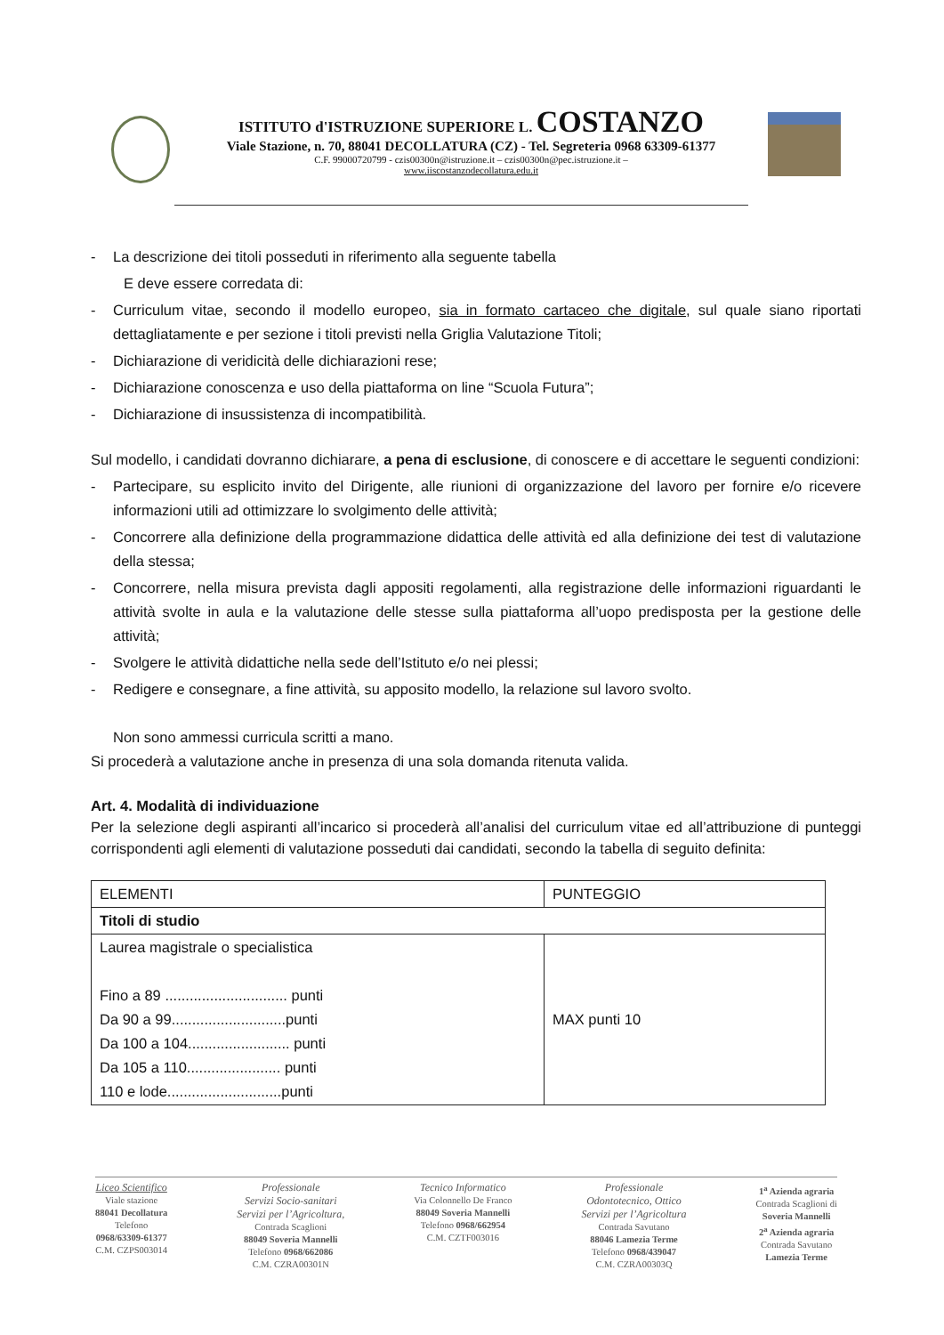ISTITUTO d'ISTRUZIONE SUPERIORE L. COSTANZO
Viale Stazione, n. 70, 88041 DECOLLATURA (CZ) - Tel. Segreteria 0968 63309-61377
C.F. 99000720799 - czis00300n@istruzione.it – czis00300n@pec.istruzione.it –
www.iiscostanzodecollatura.edu.it
- La descrizione dei titoli posseduti in riferimento alla seguente tabella
E deve essere corredata di:
- Curriculum vitae, secondo il modello europeo, sia in formato cartaceo che digitale, sul quale siano riportati dettagliatamente e per sezione i titoli previsti nella Griglia Valutazione Titoli;
- Dichiarazione di veridicità delle dichiarazioni rese;
- Dichiarazione conoscenza e uso della piattaforma on line “Scuola Futura”;
- Dichiarazione di insussistenza di incompatibilità.
Sul modello, i candidati dovranno dichiarare, a pena di esclusione, di conoscere e di accettare le seguenti condizioni:
- Partecipare, su esplicito invito del Dirigente, alle riunioni di organizzazione del lavoro per fornire e/o ricevere informazioni utili ad ottimizzare lo svolgimento delle attività;
- Concorrere alla definizione della programmazione didattica delle attività ed alla definizione dei test di valutazione della stessa;
- Concorrere, nella misura prevista dagli appositi regolamenti, alla registrazione delle informazioni riguardanti le attività svolte in aula e la valutazione delle stesse sulla piattaforma all’uopo predisposta per la gestione delle attività;
- Svolgere le attività didattiche nella sede dell’Istituto e/o nei plessi;
- Redigere e consegnare, a fine attività, su apposito modello, la relazione sul lavoro svolto.
Non sono ammessi curricula scritti a mano.
Si procederà a valutazione anche in presenza di una sola domanda ritenuta valida.
Art. 4. Modalità di individuazione
Per la selezione degli aspiranti all’incarico si procederà all’analisi del curriculum vitae ed all’attribuzione di punteggi corrispondenti agli elementi di valutazione posseduti dai candidati, secondo la tabella di seguito definita:
| ELEMENTI | PUNTEGGIO |
| Titoli di studio | |
| Laurea magistrale o specialistica Fino a 89 .............................. punti Da 90 a 99............................punti Da 100 a 104......................... punti Da 105 a 110....................... punti 110 e lode............................punti | MAX punti 10 |
Liceo Scientifico
Viale stazione
88041 Decollatura
Telefono
0968/63309-61377
C.M. CZPS003014
Professionale
Servizi Socio-sanitari
Servizi per l’Agricoltura,
Contrada Scaglioni
88049 Soveria Mannelli
Telefono 0968/662086
C.M. CZRA00301N
Tecnico Informatico
Via Colonnello De Franco
88049 Soveria Mannelli
Telefono 0968/662954
C.M. CZTF003016
Professionale
Odontotecnico, Ottico
Servizi per l’Agricoltura
Contrada Savutano
88046 Lamezia Terme
Telefono 0968/439047
C.M. CZRA00303Q
1<sup>a</sup> Azienda agraria
Contrada Scaglioni di
Soveria Mannelli
2<sup>a</sup> Azienda agraria
Contrada Savutano
Lamezia Terme